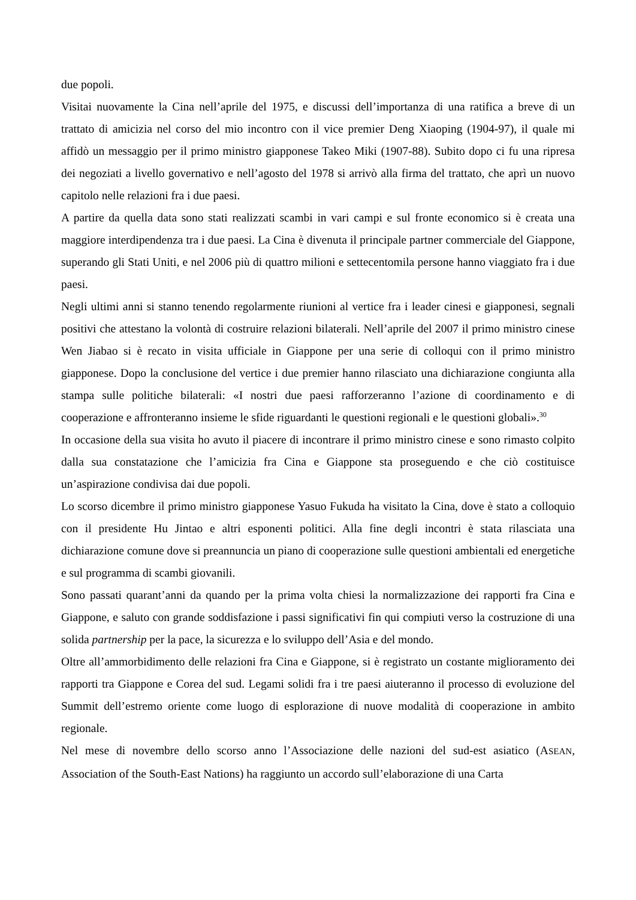due popoli.
Visitai nuovamente la Cina nell’aprile del 1975, e discussi dell’importanza di una ratifica a breve di un trattato di amicizia nel corso del mio incontro con il vice premier Deng Xiaoping (1904-97), il quale mi affidò un messaggio per il primo ministro giapponese Takeo Miki (1907-88). Subito dopo ci fu una ripresa dei negoziati a livello governativo e nell’agosto del 1978 si arrivò alla firma del trattato, che aprì un nuovo capitolo nelle relazioni fra i due paesi.
A partire da quella data sono stati realizzati scambi in vari campi e sul fronte economico si è creata una maggiore interdipendenza tra i due paesi. La Cina è divenuta il principale partner commerciale del Giappone, superando gli Stati Uniti, e nel 2006 più di quattro milioni e settecentomila persone hanno viaggiato fra i due paesi.
Negli ultimi anni si stanno tenendo regolarmente riunioni al vertice fra i leader cinesi e giapponesi, segnali positivi che attestano la volontà di costruire relazioni bilaterali. Nell’aprile del 2007 il primo ministro cinese Wen Jiabao si è recato in visita ufficiale in Giappone per una serie di colloqui con il primo ministro giapponese. Dopo la conclusione del vertice i due premier hanno rilasciato una dichiarazione congiunta alla stampa sulle politiche bilaterali: «I nostri due paesi rafforzeranno l’azione di coordinamento e di cooperazione e affronteranno insieme le sfide riguardanti le questioni regionali e le questioni globali».<sup>30</sup>
In occasione della sua visita ho avuto il piacere di incontrare il primo ministro cinese e sono rimasto colpito dalla sua constatazione che l’amicizia fra Cina e Giappone sta proseguendo e che ciò costituisce un’aspirazione condivisa dai due popoli.
Lo scorso dicembre il primo ministro giapponese Yasuo Fukuda ha visitato la Cina, dove è stato a colloquio con il presidente Hu Jintao e altri esponenti politici. Alla fine degli incontri è stata rilasciata una dichiarazione comune dove si preannuncia un piano di cooperazione sulle questioni ambientali ed energetiche e sul programma di scambi giovanili.
Sono passati quarant’anni da quando per la prima volta chiesi la normalizzazione dei rapporti fra Cina e Giappone, e saluto con grande soddisfazione i passi significativi fin qui compiuti verso la costruzione di una solida partnership per la pace, la sicurezza e lo sviluppo dell’Asia e del mondo.
Oltre all’ammorbidimento delle relazioni fra Cina e Giappone, si è registrato un costante miglioramento dei rapporti tra Giappone e Corea del sud. Legami solidi fra i tre paesi aiuteranno il processo di evoluzione del Summit dell’estremo oriente come luogo di esplorazione di nuove modalità di cooperazione in ambito regionale.
Nel mese di novembre dello scorso anno l’Associazione delle nazioni del sud-est asiatico (ASEAN, Association of the South-East Nations) ha raggiunto un accordo sull’elaborazione di una Carta